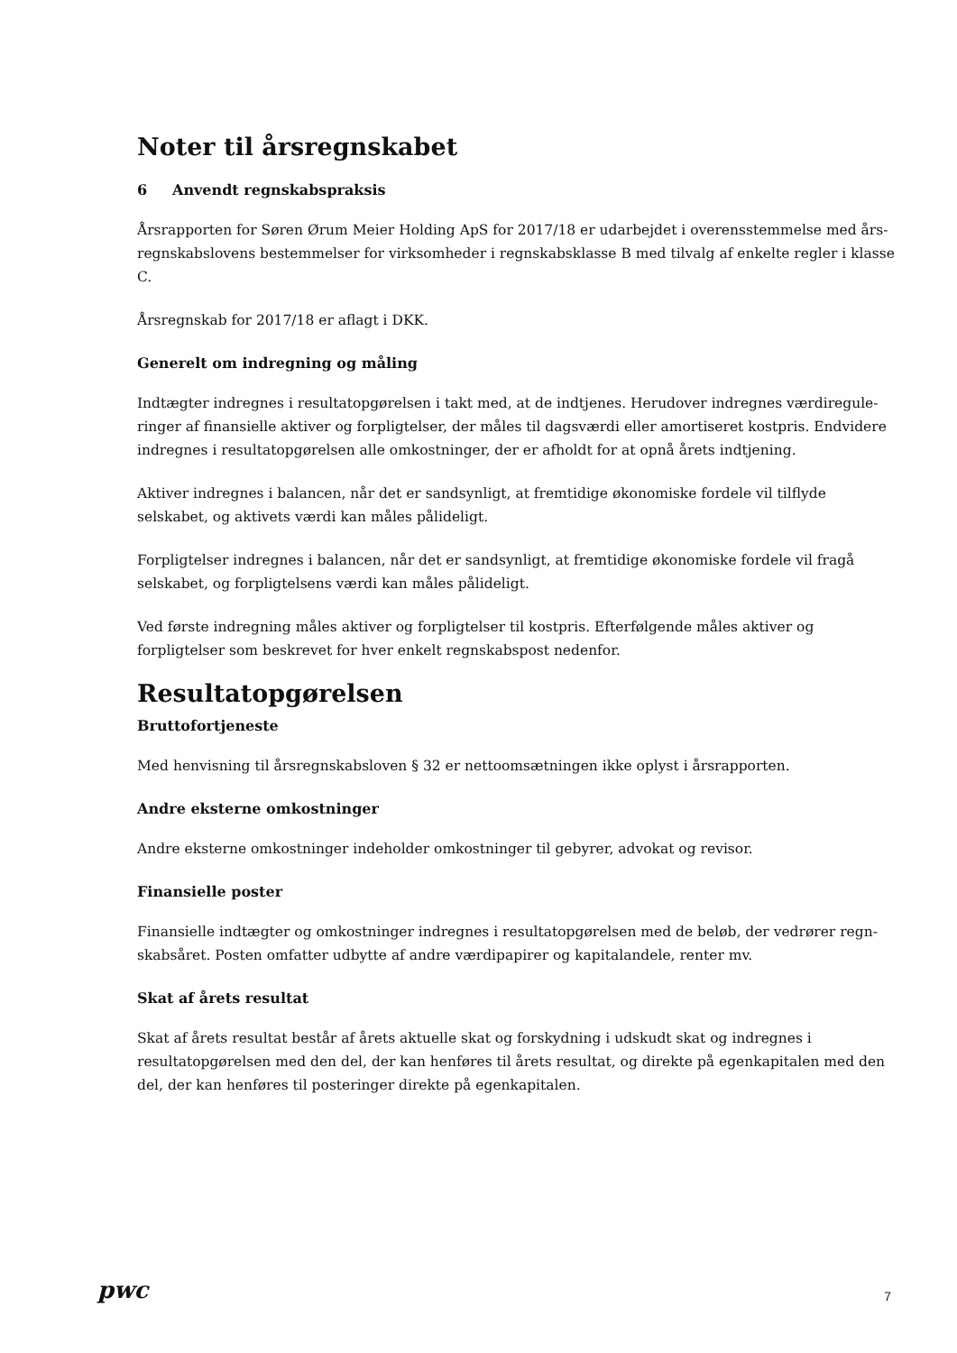Noter til årsregnskabet
6 Anvendt regnskabspraksis
Årsrapporten for Søren Ørum Meier Holding ApS for 2017/18 er udarbejdet i overensstemmelse med års­regnskabslovens bestemmelser for virksomheder i regnskabsklasse B med tilvalg af enkelte regler i klasse C.
Årsregnskab for 2017/18 er aflagt i DKK.
Generelt om indregning og måling
Indtægter indregnes i resultatopgørelsen i takt med, at de indtjenes. Herudover indregnes værdiregule­ringer af finansielle aktiver og forpligtelser, der måles til dagsværdi eller amortiseret kostpris. Endvidere indregnes i resultatopgørelsen alle omkostninger, der er afholdt for at opnå årets indtjening.
Aktiver indregnes i balancen, når det er sandsynligt, at fremtidige økonomiske fordele vil tilflyde selskabet, og aktivets værdi kan måles pålideligt.
Forpligtelser indregnes i balancen, når det er sandsynligt, at fremtidige økonomiske fordele vil fragå selskabet, og forpligtelsens værdi kan måles pålideligt.
Ved første indregning måles aktiver og forpligtelser til kostpris. Efterfølgende måles aktiver og forpligtelser som beskrevet for hver enkelt regnskabspost nedenfor.
Resultatopgørelsen
Bruttofortjeneste
Med henvisning til årsregnskabsloven § 32 er nettoomsætningen ikke oplyst i årsrapporten.
Andre eksterne omkostninger
Andre eksterne omkostninger indeholder omkostninger til gebyrer, advokat og revisor.
Finansielle poster
Finansielle indtægter og omkostninger indregnes i resultatopgørelsen med de beløb, der vedrører regn­skabsåret. Posten omfatter udbytte af andre værdipapirer og kapitalandele, renter mv.
Skat af årets resultat
Skat af årets resultat består af årets aktuelle skat og forskydning i udskudt skat og indregnes i resultatopgø­relsen med den del, der kan henføres til årets resultat, og direkte på egenkapitalen med den del, der kan henføres til posteringer direkte på egenkapitalen.
pwc 7